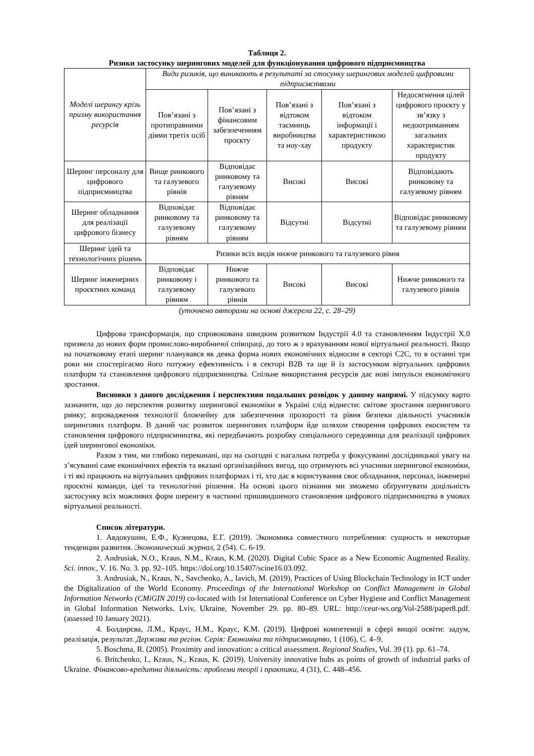Таблиця 2.
Ризики застосунку шерингових моделей для функціонування цифрового підприємництва
| Моделі шерингу крізь призму використання ресурсів | Види ризиків, що виникають в результаті за стосунку шерингових моделей цифровими підприємствами | | | | |
| --- | --- | --- | --- | --- | --- |
| | Пов’язані з протиправними діями третіх осіб | Пов’язані з фінансовим забезпеченням проєкту | Пов’язані з відтоком таємниць виробництва та ноу-хау | Пов’язані з відтоком інформації і характеристикою продукту | Недосягнення цілей цифрового проєкту у зв’язку з недоотриманням загальних характеристик продукту |
| Шеринг персоналу для цифрового підприємництва | Вище ринкового та галузевого рівнів | Відповідає ринковому та галузевому рівням | Високі | Високі | Відповідають ринковому та галузевому рівням |
| Шеринг обладнання для реалізації цифрового бізнесу | Відповідає ринковому та галузевому рівням | Відповідає ринковому та галузевому рівням | Відсутні | Відсутні | Відповідає ринковому та галузевому рівням |
| Шеринг ідей та технологічних рішень | Ризики всіх видів нижче ринкового та галузевого рівня | | | | |
| Шеринг інженерних проєктних команд | Відповідає ринковому і галузевому рівням | Нижче ринкового та галузевого рівнів | Високі | Високі | Нижче ринкового та галузевого рівнів |
(уточнено авторами на основі джерела 22, с. 28–29)
Цифрова трансформація, що спровокована швидким розвитком Індустрії 4.0 та становленням Індустрії Х.0 призвела до нових форм промислово-виробничої співпраці, до того ж з врахуванням нової віртуальної реальності. Якщо на початковому етапі шеринг планувався як деяка форма нових економічних відносин в секторі С2С, то в останні три роки ми спостерігаємо його потужну ефективність і в секторі В2В та ще й із застосунком віртуальних цифрових платформ та становлення цифрового підприємництва. Спільне використання ресурсів дає нові імпульси економічного зростання.
Висновки з даного дослідження і перспективи подальших розвідок у даному напрямі. У підсумку варто зазначити, що до перспектив розвитку шерингової економіки в Україні слід віднести: світове зростання шерингового ринку; впровадження технології блокчейну для забезпечення прозорості та рівня безпеки діяльності учасників шерингових платформ. В даний час розвиток шерингових платформ йде шляхом створення цифрових екосистем та становлення цифрового підприємництва, які передбачають розробку спеціального середовища для реалізації цифрових ідей шерингової економіки.
Разом з тим, ми глибоко переконані, що на сьогодні є нагальна потреба у фокусуванні дослідницької увагу на з’ясуванні саме економічних ефектів та вказані організаційних вигод, що отримують всі учасники шерингової економіки, і ті які працюють на віртуальних цифрових платформах і ті, хто дає в користування своє обладнання, персонал, інженерні проєктні команди, ідеї та технологічні рішення. На основі цього пізнання ми зможемо обґрунтувати доцільність застосунку всіх можливих форм шеренгу в частинні пришвидшеного становлення цифрового підприємництва в умовах віртуальної реальності.
Список літератури.
1. Авдокушин, Е.Ф., Кузнецова, Е.Г. (2019). Экономика совместного потребления: сущность и некоторые тенденции развития. Экономический журнал, 2 (54). С. 6-19.
2. Andrusiak, N.O., Kraus, N.M., Kraus, K.M. (2020). Digital Cubic Space as a New Economic Augmented Reality. Sci. innov., V. 16. No. 3. pp. 92–105. https://doi.org/10.15407/scine16.03.092.
3. Andrusiak, N., Kraus, N., Savchenko, A., Iavich, M. (2019), Practices of Using Blockchain Technology in ICT under the Digitalization of the World Economy. Proceedings of the International Workshop on Conflict Management in Global Information Networks (CMiGIN 2019) co-located with 1st International Conference on Cyber Hygiene and Conflict Management in Global Information Networks. Lviv, Ukraine, November 29. pp. 80–89. URL: http://ceur-ws.org/Vol-2588/paper8.pdf. (assessed 10 January 2021).
4. Болдирєва, Л.М., Краус, Н.М., Краус, К.М. (2019). Цифрові компетенції в сфері вищої освіти: задум, реалізація, результат. Держава та регіон. Серія: Економіка та підприємництво, 1 (106), С. 4–9.
5. Boschma, R. (2005). Proximity and innovation: a critical assessment. Regional Studies, Vol. 39 (1). pp. 61–74.
6. Britchenko, I., Kraus, N., Kraus, K. (2019). University innovative hubs as points of growth of industrial parks of Ukraine. Фінансово-кредитна діяльність: проблеми теорії і практики, 4 (31), С. 448–456.